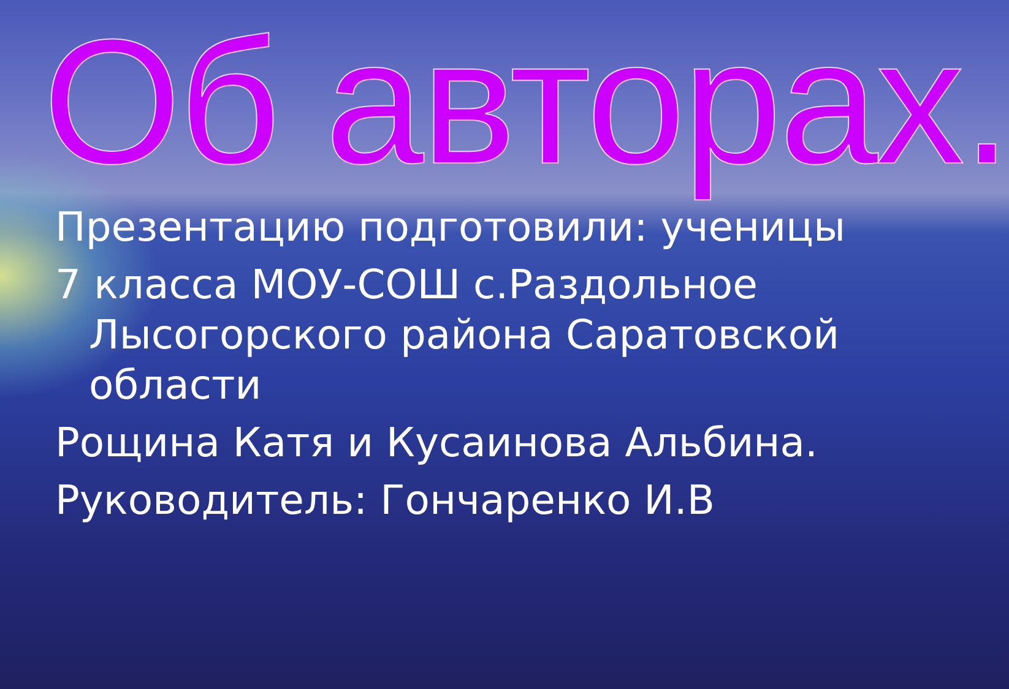Об авторах.
Презентацию подготовили: ученицы
7 класса МОУ-СОШ с.Раздольное
Лысогорского района Саратовской
области
Рощина Катя и Кусаинова Альбина.
Руководитель: Гончаренко И.В